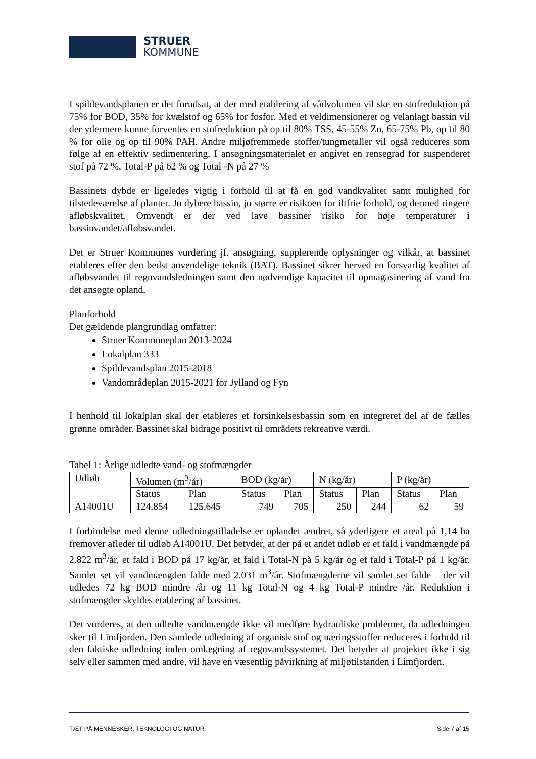STRUER
KOMMUNE
I spildevandsplanen er det forudsat, at der med etablering af vådvolumen vil ske en stofreduktion på 75% for BOD, 35% for kvælstof og 65% for fosfor. Med et veldimensioneret og velanlagt bassin vil der ydermere kunne forventes en stofreduktion på op til 80% TSS, 45-55% Zn, 65-75% Pb, op til 80 % for olie og op til 90% PAH. Andre miljøfremmede stoffer/tungmetaller vil også reduceres som følge af en effektiv sedimentering. I ansøgningsmaterialet er angivet en rensegrad for suspenderet stof på 72 %, Total-P på 62 % og Total -N på 27 %
Bassinets dybde er ligeledes vigtig i forhold til at få en god vandkvalitet samt mulighed for tilstedeværelse af planter. Jo dybere bassin, jo større er risikoen for iltfrie forhold, og dermed ringere afløbskvalitet. Omvendt er der ved lave bassiner risiko for høje temperaturer i bassinvandet/afløbsvandet.
Det er Struer Kommunes vurdering jf. ansøgning, supplerende oplysninger og vilkår, at bassinet etableres efter den bedst anvendelige teknik (BAT). Bassinet sikrer herved en forsvarlig kvalitet af afløbsvandet til regnvandsledningen samt den nødvendige kapacitet til opmagasinering af vand fra det ansøgte opland.
Planforhold
Det gældende plangrundlag omfatter:
Struer Kommuneplan 2013-2024
Lokalplan 333
Spildevandsplan 2015-2018
Vandområdeplan 2015-2021 for Jylland og Fyn
I henhold til lokalplan skal der etableres et forsinkelsesbassin som en integreret del af de fælles grønne områder. Bassinet skal bidrage positivt til områdets rekreative værdi.
Tabel 1: Årlige udledte vand- og stofmængder
| Udløb | Volumen (m<sup>3</sup>/år) | | BOD (kg/år) | | N (kg/år) | | P (kg/år) | |
| | Status | Plan | Status | Plan | Status | Plan | Status | Plan |
| A14001U | 124.854 | 125.645 | 749 | 705 | 250 | 244 | 62 | 59 |
I forbindelse med denne udledningstilladelse er oplandet ændret, så yderligere et areal på 1,14 ha fremover afleder til udløb A14001U. Det betyder, at der på et andet udløb er et fald i vandmængde på 2.822 m<sup>3</sup>/år, et fald i BOD på 17 kg/år, et fald i Total-N på 5 kg/år og et fald i Total-P på 1 kg/år. Samlet set vil vandmængden falde med 2.031 m<sup>3</sup>/år. Stofmængderne vil samlet set falde – der vil udledes 72 kg BOD mindre /år og 11 kg Total-N og 4 kg Total-P mindre /år. Reduktion i stofmængder skyldes etablering af bassinet.
Det vurderes, at den udledte vandmængde ikke vil medføre hydrauliske problemer, da udledningen sker til Limfjorden. Den samlede udledning af organisk stof og næringsstoffer reduceres i forhold til den faktiske udledning inden omlægning af regnvandssystemet. Det betyder at projektet ikke i sig selv eller sammen med andre, vil have en væsentlig påvirkning af miljøtilstanden i Limfjorden.
TÆT PÅ MENNESKER, TEKNOLOGI OG NATUR Side 7 af 15